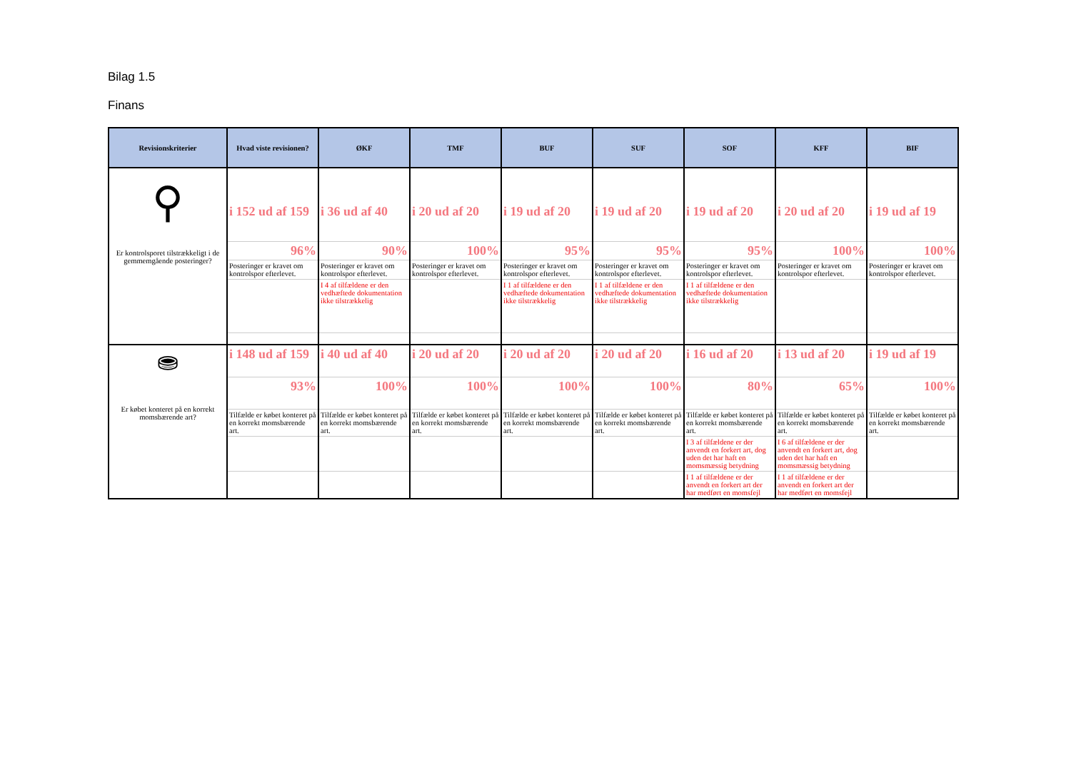Bilag 1.5
Finans
| Revisionskriterier | Hvad viste revisionen? | ØKF | TMF | BUF | SUF | SOF | KFF | BIF |
| --- | --- | --- | --- | --- | --- | --- | --- | --- |
| ⚲ Er kontrolsporet tilstrækkeligt i de gemmemgående posteringer? | i 152 ud af 159 | i 36 ud af 40 | i 20 ud af 20 | i 19 ud af 20 | i 19 ud af 20 | i 19 ud af 20 | i 20 ud af 20 | i 19 ud af 19 |
| | 96% | 90% | 100% | 95% | 95% | 95% | 100% | 100% |
| | Posteringer er kravet om kontrolspor efterlevet. | Posteringer er kravet om kontrolspor efterlevet. | Posteringer er kravet om kontrolspor efterlevet. | Posteringer er kravet om kontrolspor efterlevet. | Posteringer er kravet om kontrolspor efterlevet. | Posteringer er kravet om kontrolspor efterlevet. | Posteringer er kravet om kontrolspor efterlevet. | Posteringer er kravet om kontrolspor efterlevet. |
| | | I 4 af tilfældene er den vedhæftede dokumentation ikke tilstrækkelig | | I 1 af tilfældene er den vedhæftede dokumentation ikke tilstrækkelig | I 1 af tilfældene er den vedhæftede dokumentation ikke tilstrækkelig | I 1 af tilfældene er den vedhæftede dokumentation ikke tilstrækkelig | | |
| ⛂ Er købet konteret på en korrekt momsbærende art? | i 148 ud af 159 | i 40 ud af 40 | i 20 ud af 20 | i 20 ud af 20 | i 20 ud af 20 | i 16 ud af 20 | i 13 ud af 20 | i 19 ud af 19 |
| | 93% | 100% | 100% | 100% | 100% | 80% | 65% | 100% |
| | Tilfælde er købet konteret på en korrekt momsbærende art. | Tilfælde er købet konteret på en korrekt momsbærende art. | Tilfælde er købet konteret på en korrekt momsbærende art. | Tilfælde er købet konteret på en korrekt momsbærende art. | Tilfælde er købet konteret på en korrekt momsbærende art. | Tilfælde er købet konteret på en korrekt momsbærende art. | Tilfælde er købet konteret på en korrekt momsbærende art. | Tilfælde er købet konteret på en korrekt momsbærende art. |
| | | | | | | I 3 af tilfældene er der anvendt en forkert art, dog uden det har haft en momsmæssig betydning | I 6 af tilfældene er der anvendt en forkert art, dog uden det har haft en momsmæssig betydning | |
| | | | | | | I 1 af tilfældene er der anvendt en forkert art der har medført en momsfejl | I 1 af tilfældene er der anvendt en forkert art der har medført en momsfejl | |